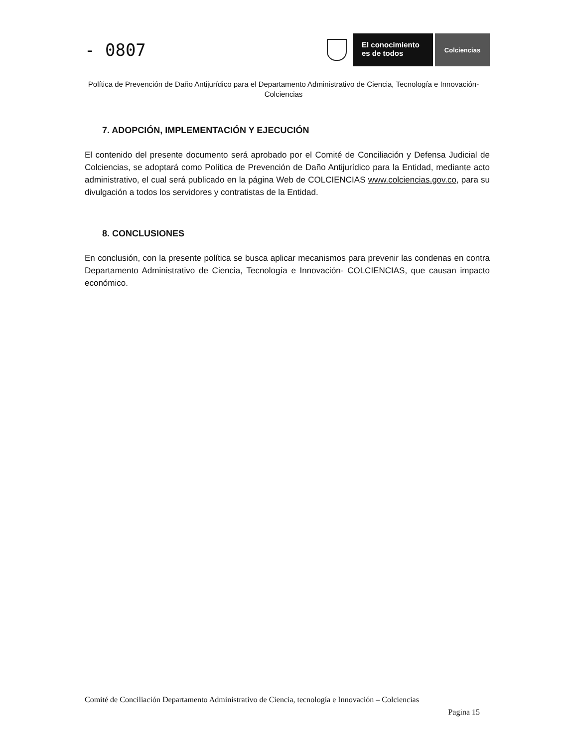- 0807
El conocimiento
es de todos
Colciencias
Política de Prevención de Daño Antijurídico para el Departamento Administrativo de Ciencia, Tecnología e Innovación- Colciencias
7. ADOPCIÓN, IMPLEMENTACIÓN Y EJECUCIÓN
El contenido del presente documento será aprobado por el Comité de Conciliación y Defensa Judicial de Colciencias, se adoptará como Política de Prevención de Daño Antijurídico para la Entidad, mediante acto administrativo, el cual será publicado en la página Web de COLCIENCIAS www.colciencias.gov.co, para su divulgación a todos los servidores y contratistas de la Entidad.
8. CONCLUSIONES
En conclusión, con la presente política se busca aplicar mecanismos para prevenir las condenas en contra Departamento Administrativo de Ciencia, Tecnología e Innovación- COLCIENCIAS, que causan impacto económico.
Comité de Conciliación Departamento Administrativo de Ciencia, tecnología e Innovación – Colciencias
Pagina 15